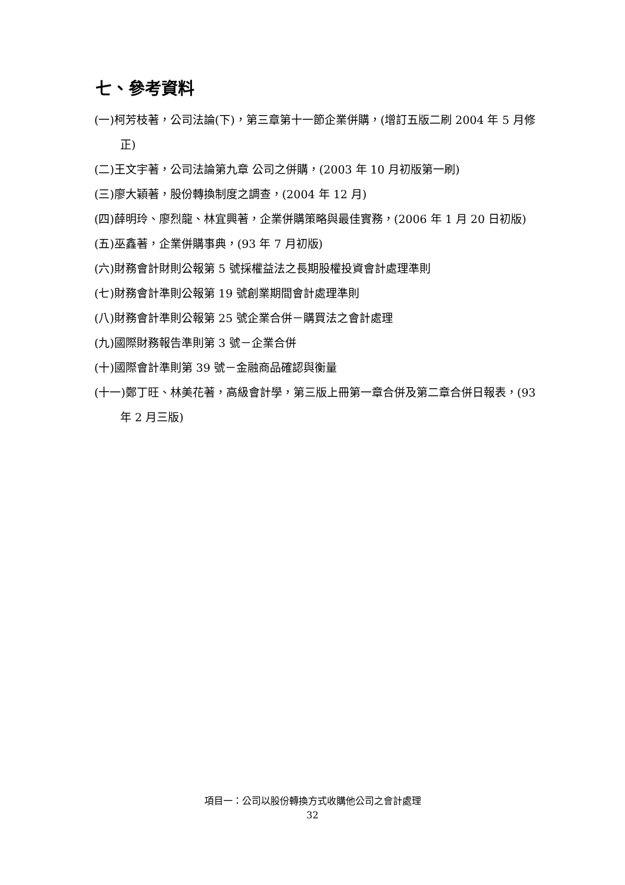七、參考資料
(一)柯芳枝著，公司法論(下)，第三章第十一節企業併購，(增訂五版二刷 2004 年 5 月修正)
(二)王文宇著，公司法論第九章 公司之併購，(2003 年 10 月初版第一刷)
(三)廖大穎著，股份轉換制度之調查，(2004 年 12 月)
(四)薛明玲、廖烈龍、林宜興著，企業併購策略與最佳實務，(2006 年 1 月 20 日初版)
(五)巫鑫著，企業併購事典，(93 年 7 月初版)
(六)財務會計財則公報第 5 號採權益法之長期股權投資會計處理準則
(七)財務會計準則公報第 19 號創業期間會計處理準則
(八)財務會計準則公報第 25 號企業合併－購買法之會計處理
(九)國際財務報告準則第 3 號－企業合併
(十)國際會計準則第 39 號－金融商品確認與衡量
(十一)鄭丁旺、林美花著，高級會計學，第三版上冊第一章合併及第二章合併日報表，(93 年 2 月三版)
項目一：公司以股份轉換方式收購他公司之會計處理
32